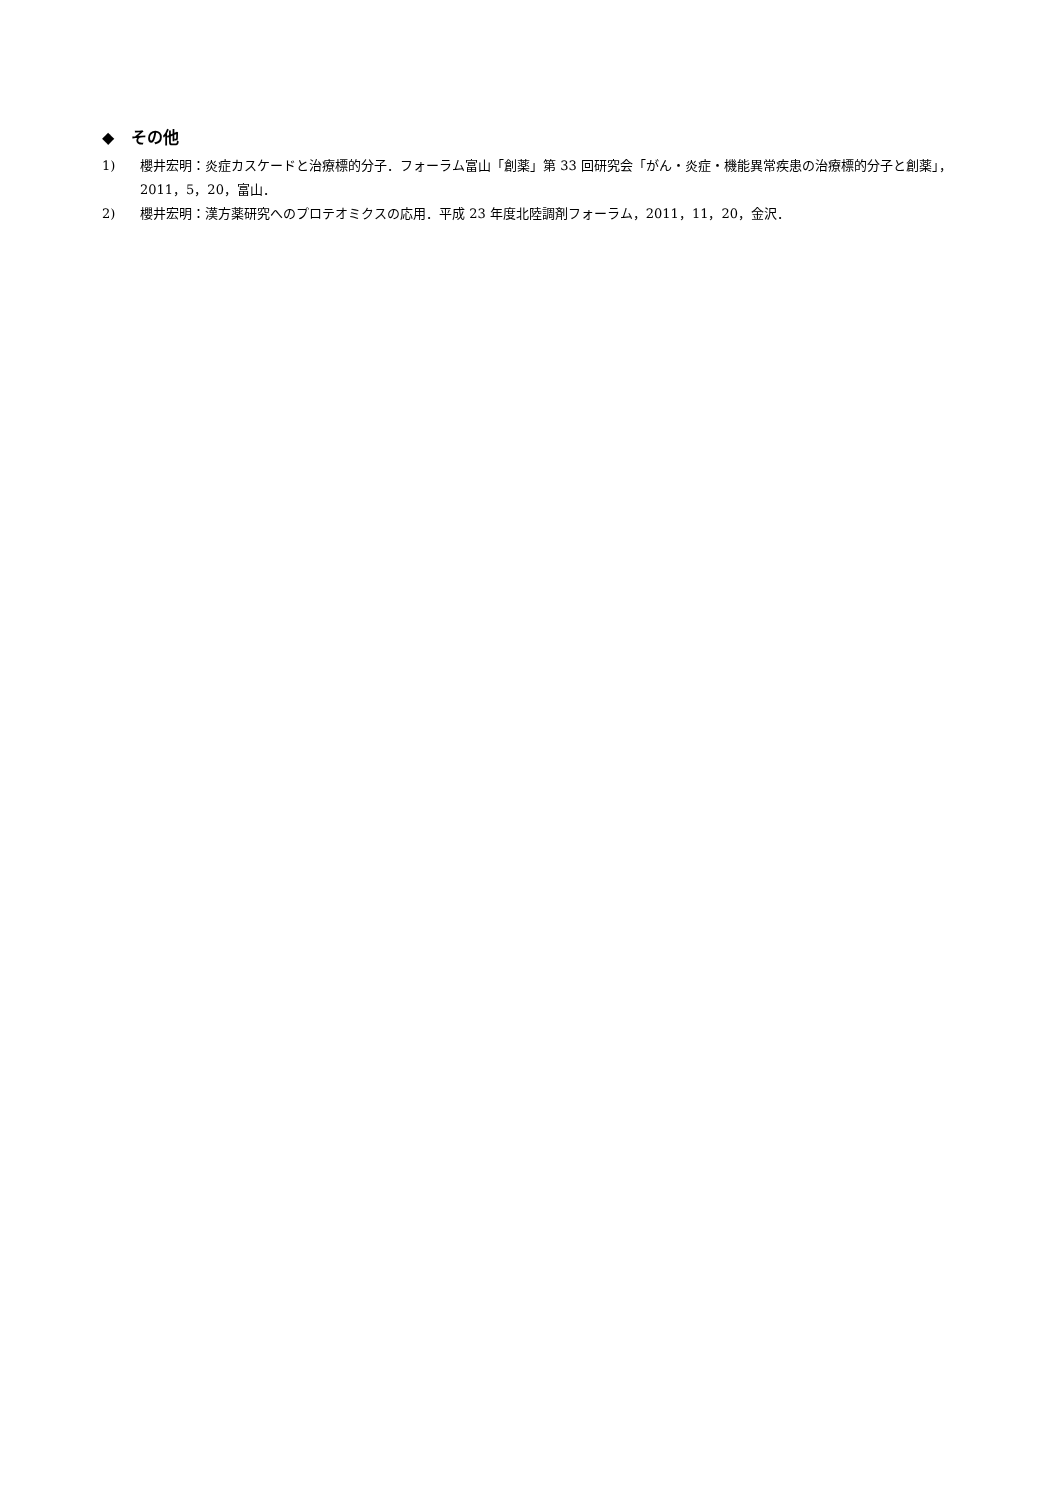◆ その他
1) 櫻井宏明：炎症カスケードと治療標的分子．フォーラム富山「創薬」第 33 回研究会「がん・炎症・機能異常疾患の治療標的分子と創薬」，2011，5，20，富山．
2) 櫻井宏明：漢方薬研究へのプロテオミクスの応用．平成 23 年度北陸調剤フォーラム，2011，11，20，金沢．